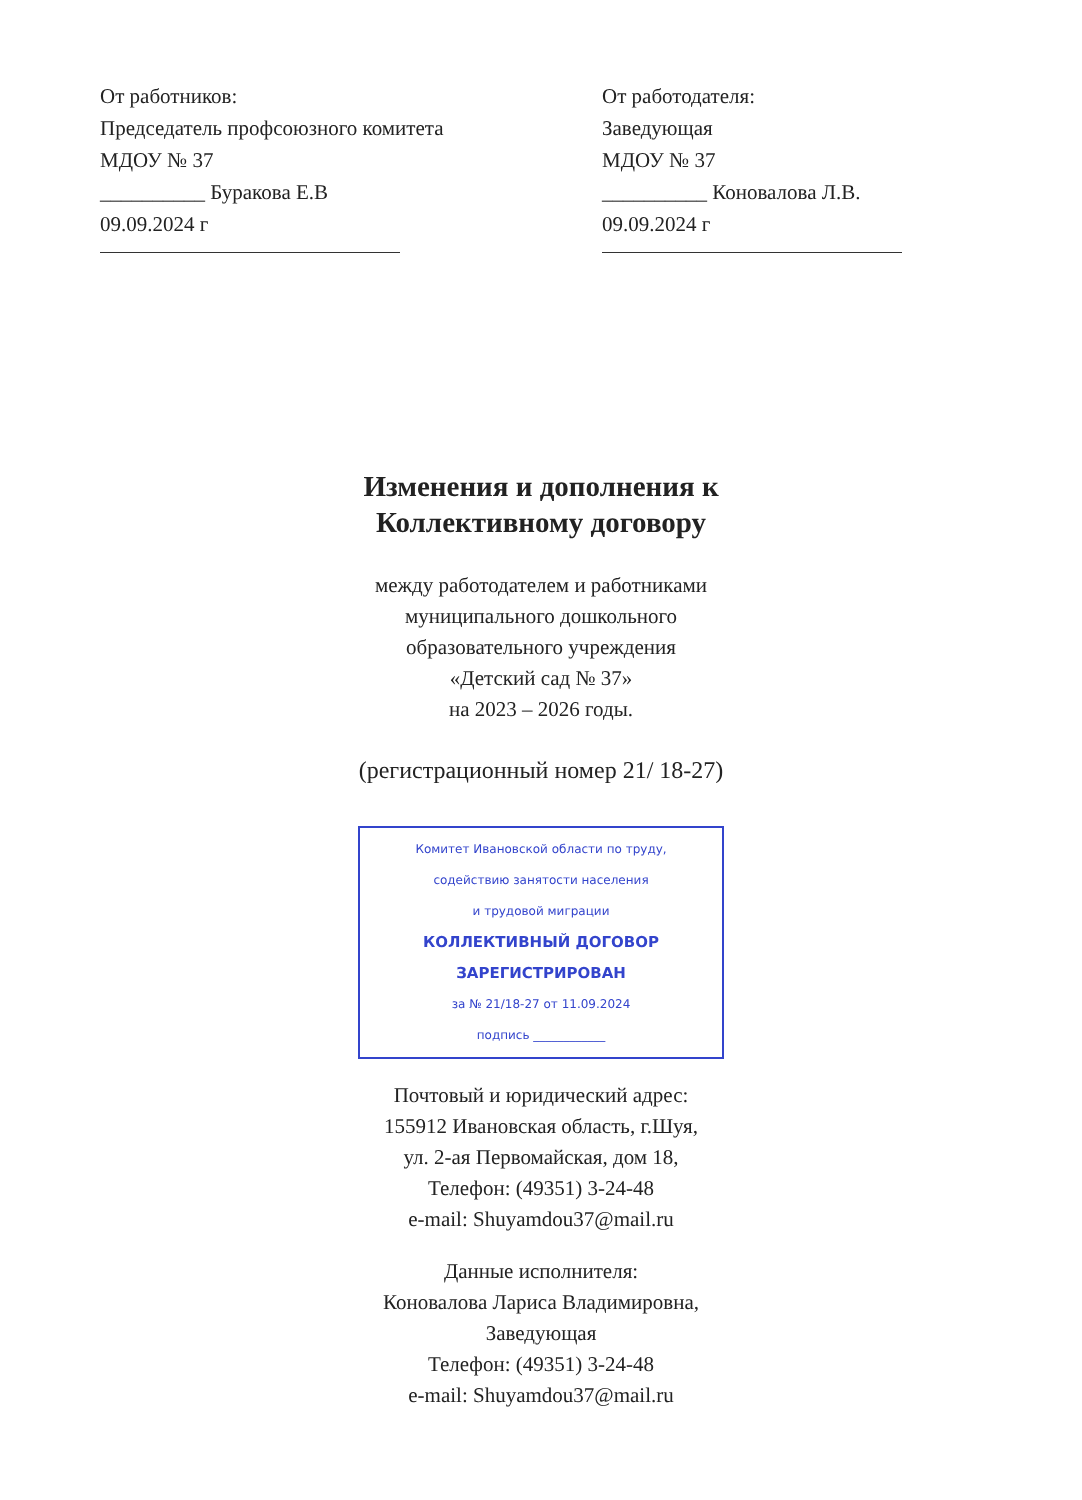От работников:
Председатель профсоюзного комитета
МДОУ № 37
__________ Буракова Е.В
09.09.2024 г
От работодателя:
Заведующая
МДОУ № 37
__________ Коновалова Л.В.
09.09.2024 г
Изменения и дополнения к
Коллективному договору
между работодателем и работниками
муниципального дошкольного
образовательного учреждения
«Детский сад № 37»
на 2023 – 2026 годы.
(регистрационный номер 21/ 18-27)
Комитет Ивановской области по труду,
содействию занятости населения
и трудовой миграции
КОЛЛЕКТИВНЫЙ ДОГОВОР
ЗАРЕГИСТРИРОВАН
за № 21/18-27 от 11.09.2024
подпись ____________
Почтовый и юридический адрес:
155912 Ивановская область, г.Шуя,
ул. 2-ая Первомайская, дом 18,
Телефон: (49351) 3-24-48
e-mail: Shuyamdou37@mail.ru
Данные исполнителя:
Коновалова Лариса Владимировна,
Заведующая
Телефон: (49351) 3-24-48
e-mail: Shuyamdou37@mail.ru